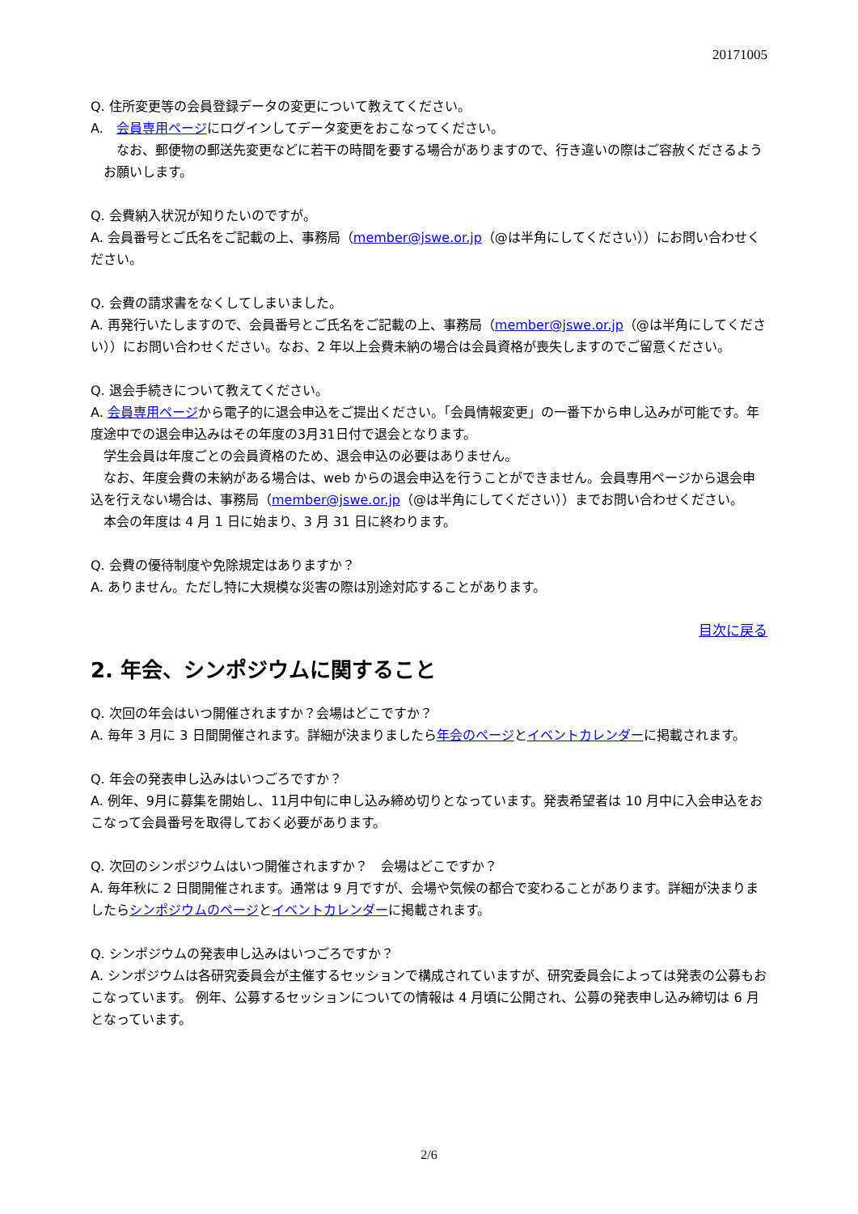20171005
Q. 住所変更等の会員登録データの変更について教えてください。
A.　会員専用ページにログインしてデータ変更をおこなってください。
　なお、郵便物の郵送先変更などに若干の時間を要する場合がありますので、行き違いの際はご容赦くださるようお願いします。
Q. 会費納入状況が知りたいのですが。
A. 会員番号とご氏名をご記載の上、事務局（member@jswe.or.jp（@は半角にしてください））にお問い合わせください。
Q. 会費の請求書をなくしてしまいました。
A. 再発行いたしますので、会員番号とご氏名をご記載の上、事務局（member@jswe.or.jp（@は半角にしてください））にお問い合わせください。なお、2 年以上会費未納の場合は会員資格が喪失しますのでご留意ください。
Q. 退会手続きについて教えてください。
A. 会員専用ページから電子的に退会申込をご提出ください。「会員情報変更」の一番下から申し込みが可能です。年度途中での退会申込みはその年度の3月31日付で退会となります。
　学生会員は年度ごとの会員資格のため、退会申込の必要はありません。
　なお、年度会費の未納がある場合は、web からの退会申込を行うことができません。会員専用ページから退会申込を行えない場合は、事務局（member@jswe.or.jp（@は半角にしてください））までお問い合わせください。
　本会の年度は 4 月 1 日に始まり、3 月 31 日に終わります。
Q. 会費の優待制度や免除規定はありますか？
A. ありません。ただし特に大規模な災害の際は別途対応することがあります。
目次に戻る
2. 年会、シンポジウムに関すること
Q. 次回の年会はいつ開催されますか？会場はどこですか？
A. 毎年 3 月に 3 日間開催されます。詳細が決まりましたら年会のページとイベントカレンダーに掲載されます。
Q. 年会の発表申し込みはいつごろですか？
A. 例年、9月に募集を開始し、11月中旬に申し込み締め切りとなっています。発表希望者は 10 月中に入会申込をおこなって会員番号を取得しておく必要があります。
Q. 次回のシンポジウムはいつ開催されますか？　会場はどこですか？
A. 毎年秋に 2 日間開催されます。通常は 9 月ですが、会場や気候の都合で変わることがあります。詳細が決まりましたらシンポジウムのページとイベントカレンダーに掲載されます。
Q. シンポジウムの発表申し込みはいつごろですか？
A. シンポジウムは各研究委員会が主催するセッションで構成されていますが、研究委員会によっては発表の公募もおこなっています。 例年、公募するセッションについての情報は 4 月頃に公開され、公募の発表申し込み締切は 6 月となっています。
2/6